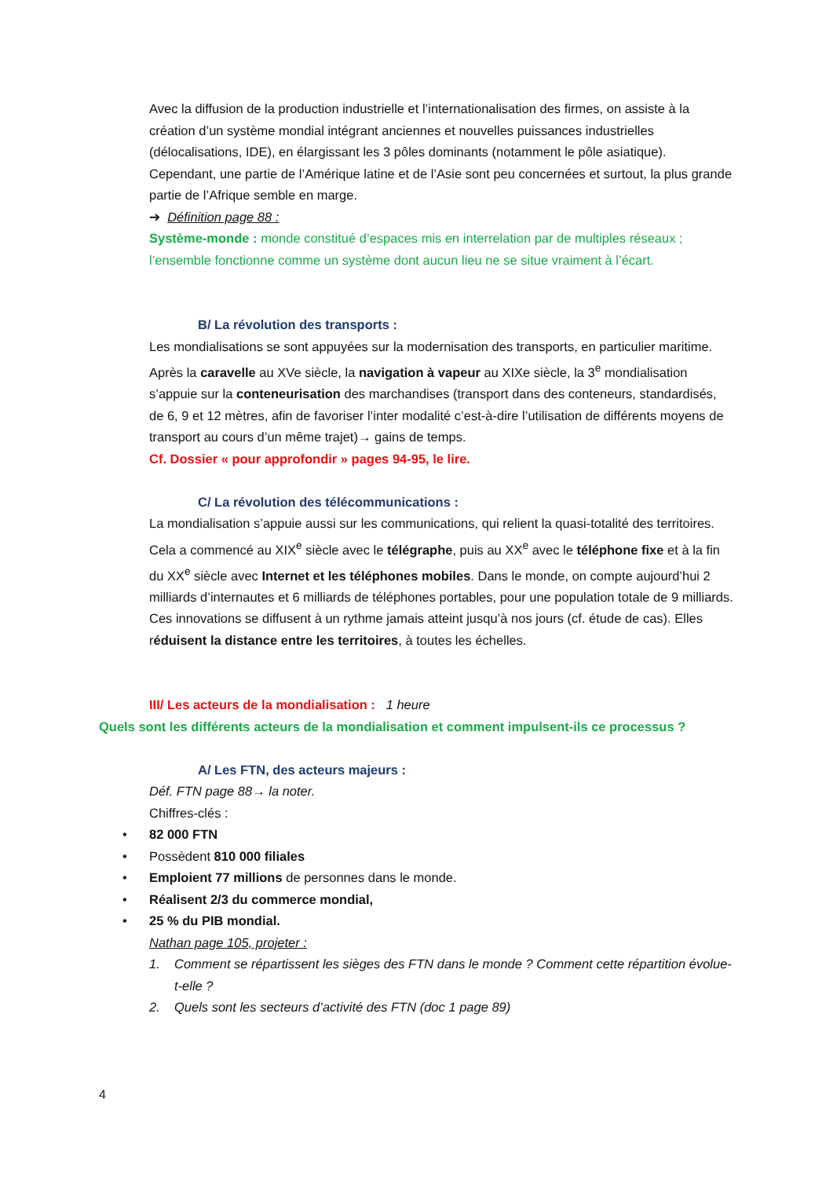Avec la diffusion de la production industrielle et l’internationalisation des firmes, on assiste à la création d’un système mondial intégrant anciennes et nouvelles puissances industrielles (délocalisations, IDE), en élargissant les 3 pôles dominants (notamment le pôle asiatique). Cependant, une partie de l’Amérique latine et de l’Asie sont peu concernées et surtout, la plus grande partie de l’Afrique semble en marge.
➔ Définition page 88 :
Système-monde : monde constitué d’espaces mis en interrelation par de multiples réseaux ; l’ensemble fonctionne comme un système dont aucun lieu ne se situe vraiment à l’écart.
B/ La révolution des transports :
Les mondialisations se sont appuyées sur la modernisation des transports, en particulier maritime.
Après la caravelle au XVe siècle, la navigation à vapeur au XIXe siècle, la 3<sup>e</sup> mondialisation s’appuie sur la conteneurisation des marchandises (transport dans des conteneurs, standardisés, de 6, 9 et 12 mètres, afin de favoriser l’inter modalité c’est-à-dire l’utilisation de différents moyens de transport au cours d’un même trajet)→ gains de temps.
Cf. Dossier « pour approfondir » pages 94-95, le lire.
C/ La révolution des télécommunications :
La mondialisation s’appuie aussi sur les communications, qui relient la quasi-totalité des territoires. Cela a commencé au XIX<sup>e</sup> siècle avec le télégraphe, puis au XX<sup>e</sup> avec le téléphone fixe et à la fin du XX<sup>e</sup> siècle avec Internet et les téléphones mobiles. Dans le monde, on compte aujourd’hui 2 milliards d’internautes et 6 milliards de téléphones portables, pour une population totale de 9 milliards. Ces innovations se diffusent à un rythme jamais atteint jusqu’à nos jours (cf. étude de cas). Elles réduisent la distance entre les territoires, à toutes les échelles.
III/ Les acteurs de la mondialisation : 1 heure
Quels sont les différents acteurs de la mondialisation et comment impulsent-ils ce processus ?
A/ Les FTN, des acteurs majeurs :
Déf. FTN page 88→ la noter.
Chiffres-clés :
• 82 000 FTN
• Possèdent 810 000 filiales
• Emploient 77 millions de personnes dans le monde.
• Réalisent 2/3 du commerce mondial,
• 25 % du PIB mondial.
Nathan page 105, projeter :
1. Comment se répartissent les sièges des FTN dans le monde ? Comment cette répartition évolue-t-elle ?
2. Quels sont les secteurs d’activité des FTN (doc 1 page 89)
4